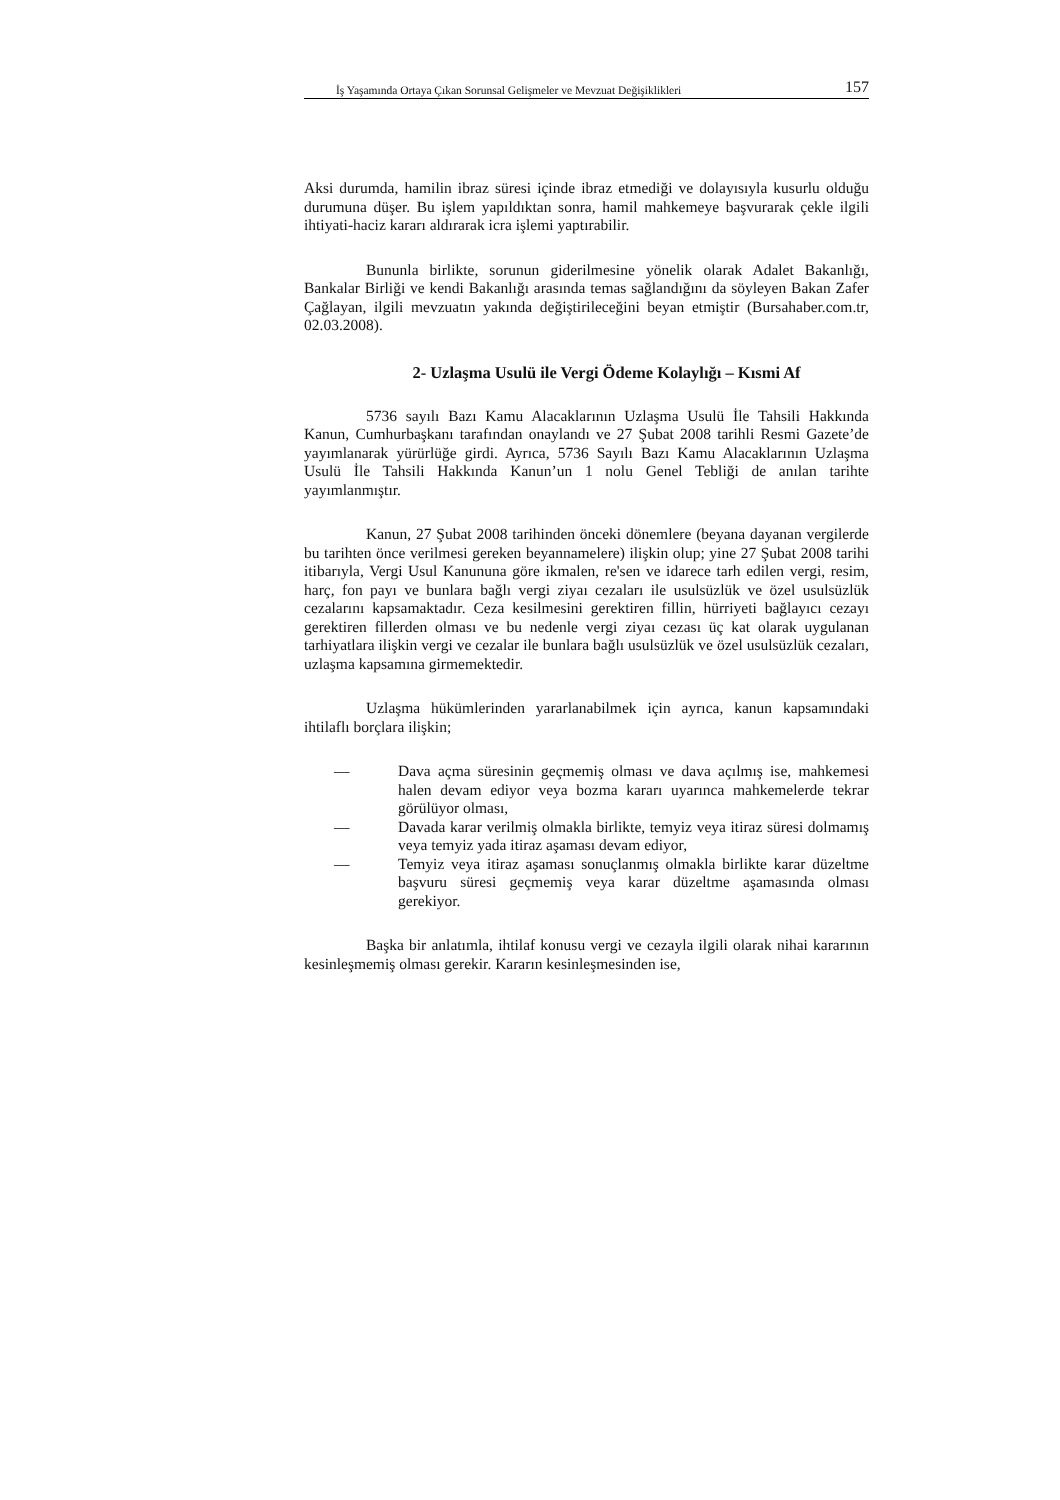İş Yaşamında Ortaya Çıkan Sorunsal Gelişmeler ve Mevzuat Değişiklikleri 157
Aksi durumda, hamilin ibraz süresi içinde ibraz etmediği ve dolayısıyla kusurlu olduğu durumuna düşer. Bu işlem yapıldıktan sonra, hamil mahkemeye başvurarak çekle ilgili ihtiyati-haciz kararı aldırarak icra işlemi yaptırabilir.
Bununla birlikte, sorunun giderilmesine yönelik olarak Adalet Bakanlığı, Bankalar Birliği ve kendi Bakanlığı arasında temas sağlandığını da söyleyen Bakan Zafer Çağlayan, ilgili mevzuatın yakında değiştirileceğini beyan etmiştir (Bursahaber.com.tr, 02.03.2008).
2- Uzlaşma Usulü ile Vergi Ödeme Kolaylığı – Kısmi Af
5736 sayılı Bazı Kamu Alacaklarının Uzlaşma Usulü İle Tahsili Hakkında Kanun, Cumhurbaşkanı tarafından onaylandı ve 27 Şubat 2008 tarihli Resmi Gazete’de yayımlanarak yürürlüğe girdi. Ayrıca, 5736 Sayılı Bazı Kamu Alacaklarının Uzlaşma Usulü İle Tahsili Hakkında Kanun’un 1 nolu Genel Tebliği de anılan tarihte yayımlanmıştır.
Kanun, 27 Şubat 2008 tarihinden önceki dönemlere (beyana dayanan vergilerde bu tarihten önce verilmesi gereken beyannamelere) ilişkin olup; yine 27 Şubat 2008 tarihi itibarıyla, Vergi Usul Kanununa göre ikmalen, re'sen ve idarece tarh edilen vergi, resim, harç, fon payı ve bunlara bağlı vergi ziyaı cezaları ile usulsüzlük ve özel usulsüzlük cezalarını kapsamaktadır. Ceza kesilmesini gerektiren fillin, hürriyeti bağlayıcı cezayı gerektiren fillerden olması ve bu nedenle vergi ziyaı cezası üç kat olarak uygulanan tarhiyatlara ilişkin vergi ve cezalar ile bunlara bağlı usulsüzlük ve özel usulsüzlük cezaları, uzlaşma kapsamına girmemektedir.
Uzlaşma hükümlerinden yararlanabilmek için ayrıca, kanun kapsamındaki ihtilaflı borçlara ilişkin;
— Dava açma süresinin geçmemiş olması ve dava açılmış ise, mahkemesi halen devam ediyor veya bozma kararı uyarınca mahkemelerde tekrar görülüyor olması,
— Davada karar verilmiş olmakla birlikte, temyiz veya itiraz süresi dolmamış veya temyiz yada itiraz aşaması devam ediyor,
— Temyiz veya itiraz aşaması sonuçlanmış olmakla birlikte karar düzeltme başvuru süresi geçmemiş veya karar düzeltme aşamasında olması gerekiyor.
Başka bir anlatımla, ihtilaf konusu vergi ve cezayla ilgili olarak nihai kararının kesinleşmemiş olması gerekir. Kararın kesinleşmesinden ise,